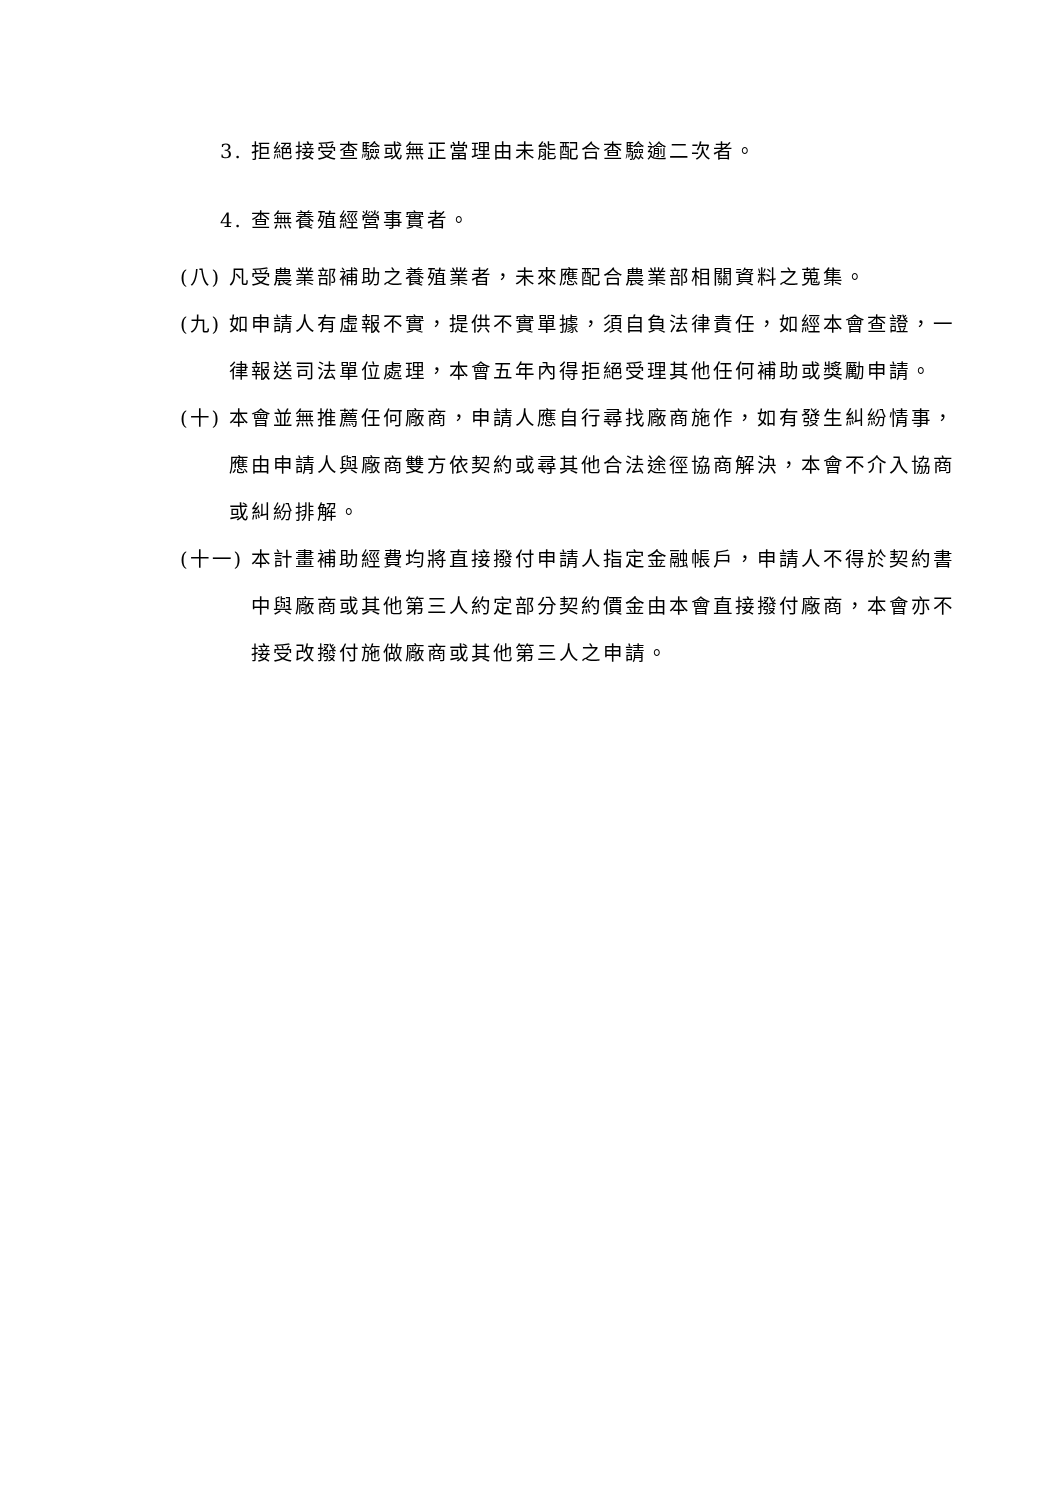3. 拒絕接受查驗或無正當理由未能配合查驗逾二次者。
4. 查無養殖經營事實者。
(八) 凡受農業部補助之養殖業者，未來應配合農業部相關資料之蒐集。
(九) 如申請人有虛報不實，提供不實單據，須自負法律責任，如經本會查證，一律報送司法單位處理，本會五年內得拒絕受理其他任何補助或獎勵申請。
(十) 本會並無推薦任何廠商，申請人應自行尋找廠商施作，如有發生糾紛情事，應由申請人與廠商雙方依契約或尋其他合法途徑協商解決，本會不介入協商或糾紛排解。
(十一) 本計畫補助經費均將直接撥付申請人指定金融帳戶，申請人不得於契約書中與廠商或其他第三人約定部分契約價金由本會直接撥付廠商，本會亦不接受改撥付施做廠商或其他第三人之申請。